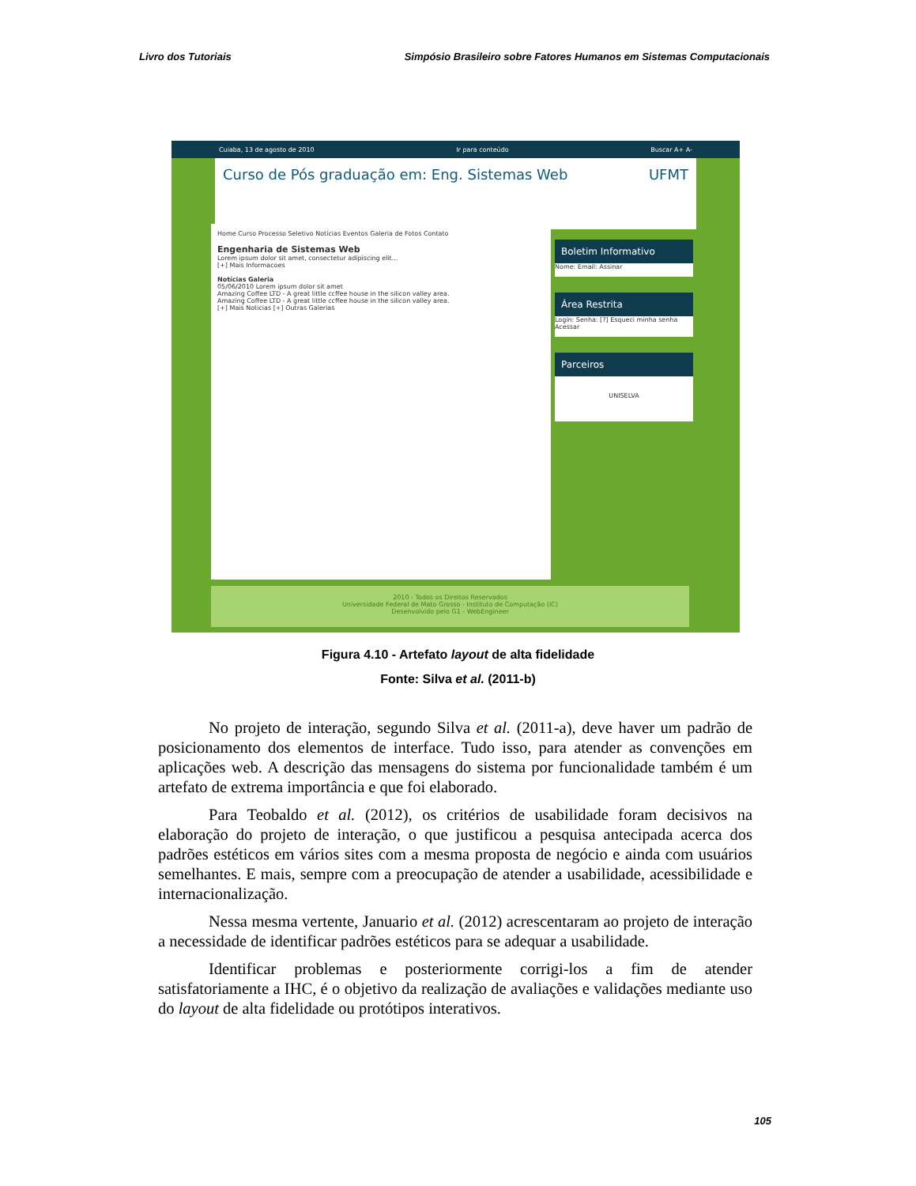Livro dos Tutoriais Simpósio Brasileiro sobre Fatores Humanos em Sistemas Computacionais
Cuiaba, 13 de agosto de 2010 Ir para conteúdo Buscar A+ A-
Curso de Pós graduação em: Eng. Sistemas Web UFMT
Home Curso Processo Seletivo Notícias Eventos Galeria de Fotos Contato
Engenharia de Sistemas Web
Lorem ipsum dolor sit amet, consectetur adipiscing elit...
[+] Mais Informacoes
Notícias Galeria
05/06/2010 Lorem ipsum dolor sit amet
Amazing Coffee LTD - A great little ccffee house in the silicon valley area.
Amazing Coffee LTD - A great little ccffee house in the silicon valley area.
[+] Mais Noticias [+] Outras Galerias
Boletim Informativo
Nome: Email: Assinar
Área Restrita
Login: Senha: [?] Esqueci minha senha Acessar
Parceiros
UNISELVA
2010 - Todos os Direitos Reservados
Universidade Federal de Mato Grosso - Instituto de Computação (IC)
Desenvolvido pelo G1 - WebEngineer
Figura 4.10 - Artefato layout de alta fidelidade
Fonte: Silva et al. (2011-b)
No projeto de interação, segundo Silva et al. (2011-a), deve haver um padrão de posicionamento dos elementos de interface. Tudo isso, para atender as convenções em aplicações web. A descrição das mensagens do sistema por funcionalidade também é um artefato de extrema importância e que foi elaborado.
Para Teobaldo et al. (2012), os critérios de usabilidade foram decisivos na elaboração do projeto de interação, o que justificou a pesquisa antecipada acerca dos padrões estéticos em vários sites com a mesma proposta de negócio e ainda com usuários semelhantes. E mais, sempre com a preocupação de atender a usabilidade, acessibilidade e internacionalização.
Nessa mesma vertente, Januario et al. (2012) acrescentaram ao projeto de interação a necessidade de identificar padrões estéticos para se adequar a usabilidade.
Identificar problemas e posteriormente corrigi-los a fim de atender satisfatoriamente a IHC, é o objetivo da realização de avaliações e validações mediante uso do layout de alta fidelidade ou protótipos interativos.
105